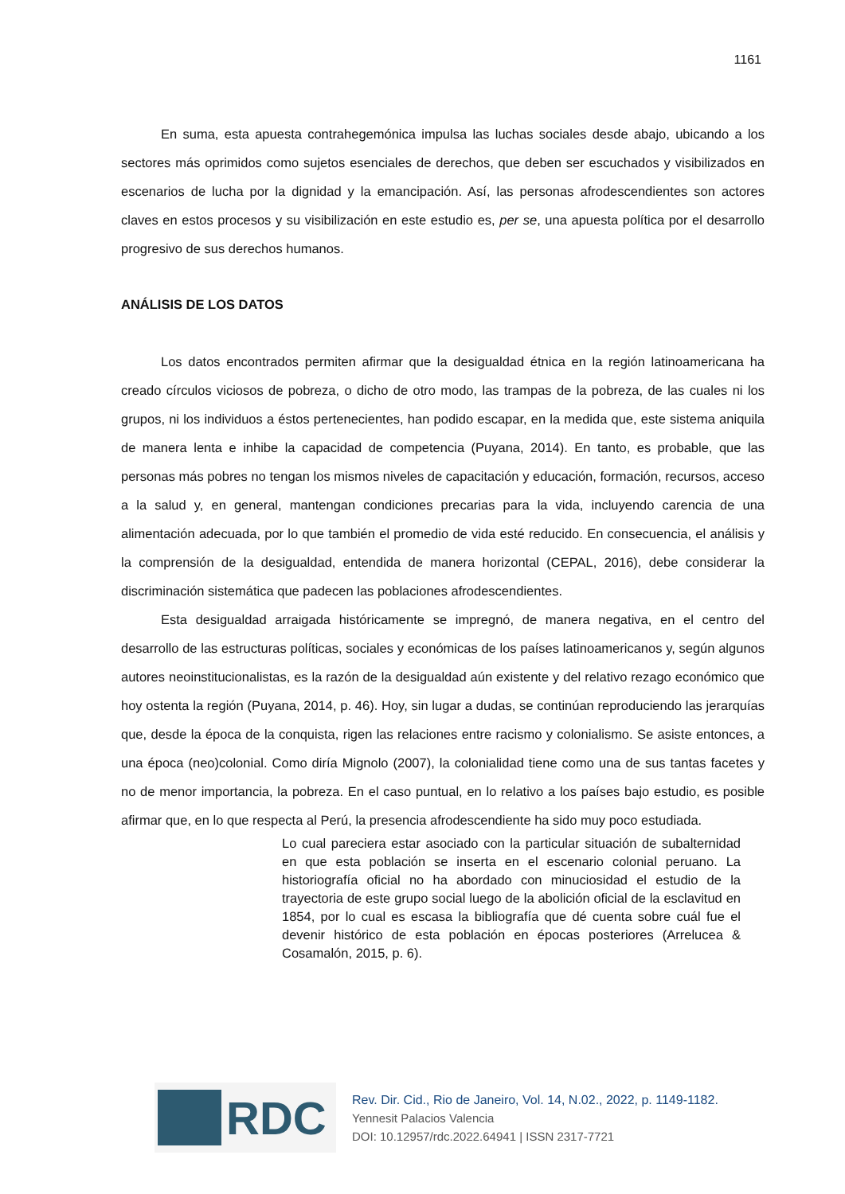1161
En suma, esta apuesta contrahegemónica impulsa las luchas sociales desde abajo, ubicando a los sectores más oprimidos como sujetos esenciales de derechos, que deben ser escuchados y visibilizados en escenarios de lucha por la dignidad y la emancipación. Así, las personas afrodescendientes son actores claves en estos procesos y su visibilización en este estudio es, per se, una apuesta política por el desarrollo progresivo de sus derechos humanos.
ANÁLISIS DE LOS DATOS
Los datos encontrados permiten afirmar que la desigualdad étnica en la región latinoamericana ha creado círculos viciosos de pobreza, o dicho de otro modo, las trampas de la pobreza, de las cuales ni los grupos, ni los individuos a éstos pertenecientes, han podido escapar, en la medida que, este sistema aniquila de manera lenta e inhibe la capacidad de competencia (Puyana, 2014). En tanto, es probable, que las personas más pobres no tengan los mismos niveles de capacitación y educación, formación, recursos, acceso a la salud y, en general, mantengan condiciones precarias para la vida, incluyendo carencia de una alimentación adecuada, por lo que también el promedio de vida esté reducido. En consecuencia, el análisis y la comprensión de la desigualdad, entendida de manera horizontal (CEPAL, 2016), debe considerar la discriminación sistemática que padecen las poblaciones afrodescendientes.
Esta desigualdad arraigada históricamente se impregnó, de manera negativa, en el centro del desarrollo de las estructuras políticas, sociales y económicas de los países latinoamericanos y, según algunos autores neoinstitucionalistas, es la razón de la desigualdad aún existente y del relativo rezago económico que hoy ostenta la región (Puyana, 2014, p. 46). Hoy, sin lugar a dudas, se continúan reproduciendo las jerarquías que, desde la época de la conquista, rigen las relaciones entre racismo y colonialismo. Se asiste entonces, a una época (neo)colonial. Como diría Mignolo (2007), la colonialidad tiene como una de sus tantas facetes y no de menor importancia, la pobreza. En el caso puntual, en lo relativo a los países bajo estudio, es posible afirmar que, en lo que respecta al Perú, la presencia afrodescendiente ha sido muy poco estudiada.
Lo cual pareciera estar asociado con la particular situación de subalternidad en que esta población se inserta en el escenario colonial peruano. La historiografía oficial no ha abordado con minuciosidad el estudio de la trayectoria de este grupo social luego de la abolición oficial de la esclavitud en 1854, por lo cual es escasa la bibliografía que dé cuenta sobre cuál fue el devenir histórico de esta población en épocas posteriores (Arrelucea & Cosamalón, 2015, p. 6).
RDC
Rev. Dir. Cid., Rio de Janeiro, Vol. 14, N.02., 2022, p. 1149-1182.
Yennesit Palacios Valencia
DOI: 10.12957/rdc.2022.64941 | ISSN 2317-7721